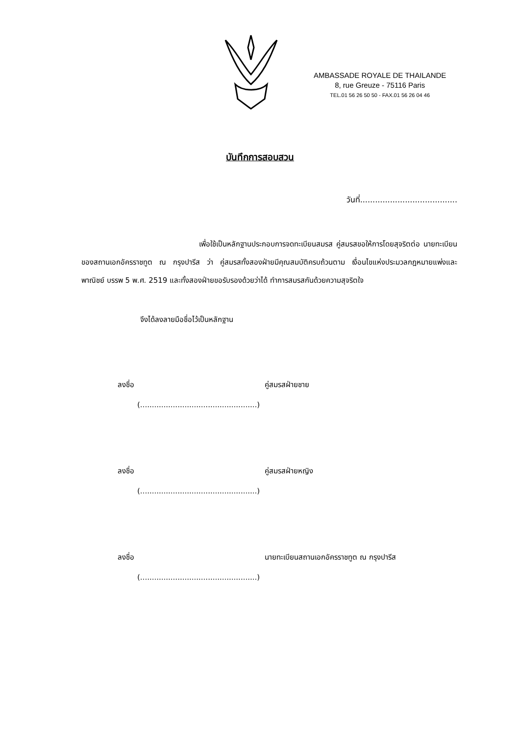AMBASSADE ROYALE DE THAILANDE
8, rue Greuze - 75116 Paris
TEL.01 56 26 50 50 - FAX.01 56 26 04 46
บันทึกการสอบสวน
วันที่.......................................
เพื่อใช้เป็นหลักฐานประกอบการจดทะเบียนสมรส คู่สมรสขอให้การโดยสุจริตต่อ นายทะเบียนของสถานเอกอัครราชทูต ณ กรุงปารีส ว่า คู่สมรสทั้งสองฝ่ายมีคุณสมบัติครบถ้วนตาม เงื่อนไขแห่งประมวลกฎหมายแพ่งและพาณิชย์ บรรพ 5 พ.ศ. 2519 และทั้งสองฝ่ายขอรับรองด้วยว่าได้ ทำการสมรสกันด้วยความสุจริตใจ
จึงได้ลงลายมือชื่อไว้เป็นหลักฐาน
ลงชื่อ คู่สมรสฝ่ายชาย
(..................................................)
ลงชื่อ คู่สมรสฝ่ายหญิง
(..................................................)
ลงชื่อ นายทะเบียนสถานเอกอัครราชทูต ณ กรุงปารีส
(..................................................)